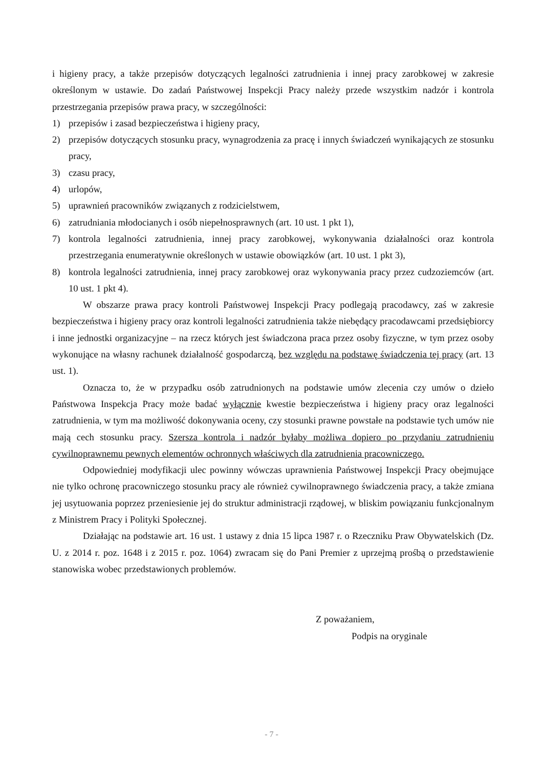i higieny pracy, a także przepisów dotyczących legalności zatrudnienia i innej pracy zarobkowej w zakresie określonym w ustawie. Do zadań Państwowej Inspekcji Pracy należy przede wszystkim nadzór i kontrola przestrzegania przepisów prawa pracy, w szczególności:
1) przepisów i zasad bezpieczeństwa i higieny pracy,
2) przepisów dotyczących stosunku pracy, wynagrodzenia za pracę i innych świadczeń wynikających ze stosunku pracy,
3) czasu pracy,
4) urlopów,
5) uprawnień pracowników związanych z rodzicielstwem,
6) zatrudniania młodocianych i osób niepełnosprawnych (art. 10 ust. 1 pkt 1),
7) kontrola legalności zatrudnienia, innej pracy zarobkowej, wykonywania działalności oraz kontrola przestrzegania enumeratywnie określonych w ustawie obowiązków (art. 10 ust. 1 pkt 3),
8) kontrola legalności zatrudnienia, innej pracy zarobkowej oraz wykonywania pracy przez cudzoziemców (art. 10 ust. 1 pkt 4).
W obszarze prawa pracy kontroli Państwowej Inspekcji Pracy podlegają pracodawcy, zaś w zakresie bezpieczeństwa i higieny pracy oraz kontroli legalności zatrudnienia także niebędący pracodawcami przedsiębiorcy i inne jednostki organizacyjne – na rzecz których jest świadczona praca przez osoby fizyczne, w tym przez osoby wykonujące na własny rachunek działalność gospodarczą, bez względu na podstawę świadczenia tej pracy (art. 13 ust. 1).
Oznacza to, że w przypadku osób zatrudnionych na podstawie umów zlecenia czy umów o dzieło Państwowa Inspekcja Pracy może badać wyłącznie kwestie bezpieczeństwa i higieny pracy oraz legalności zatrudnienia, w tym ma możliwość dokonywania oceny, czy stosunki prawne powstałe na podstawie tych umów nie mają cech stosunku pracy. Szersza kontrola i nadzór byłaby możliwa dopiero po przydaniu zatrudnieniu cywilnoprawnemu pewnych elementów ochronnych właściwych dla zatrudnienia pracowniczego.
Odpowiedniej modyfikacji ulec powinny wówczas uprawnienia Państwowej Inspekcji Pracy obejmujące nie tylko ochronę pracowniczego stosunku pracy ale również cywilnoprawnego świadczenia pracy, a także zmiana jej usytuowania poprzez przeniesienie jej do struktur administracji rządowej, w bliskim powiązaniu funkcjonalnym z Ministrem Pracy i Polityki Społecznej.
Działając na podstawie art. 16 ust. 1 ustawy z dnia 15 lipca 1987 r. o Rzeczniku Praw Obywatelskich (Dz. U. z 2014 r. poz. 1648 i z 2015 r. poz. 1064) zwracam się do Pani Premier z uprzejmą prośbą o przedstawienie stanowiska wobec przedstawionych problemów.
Z poważaniem,
Podpis na oryginale
- 7 -